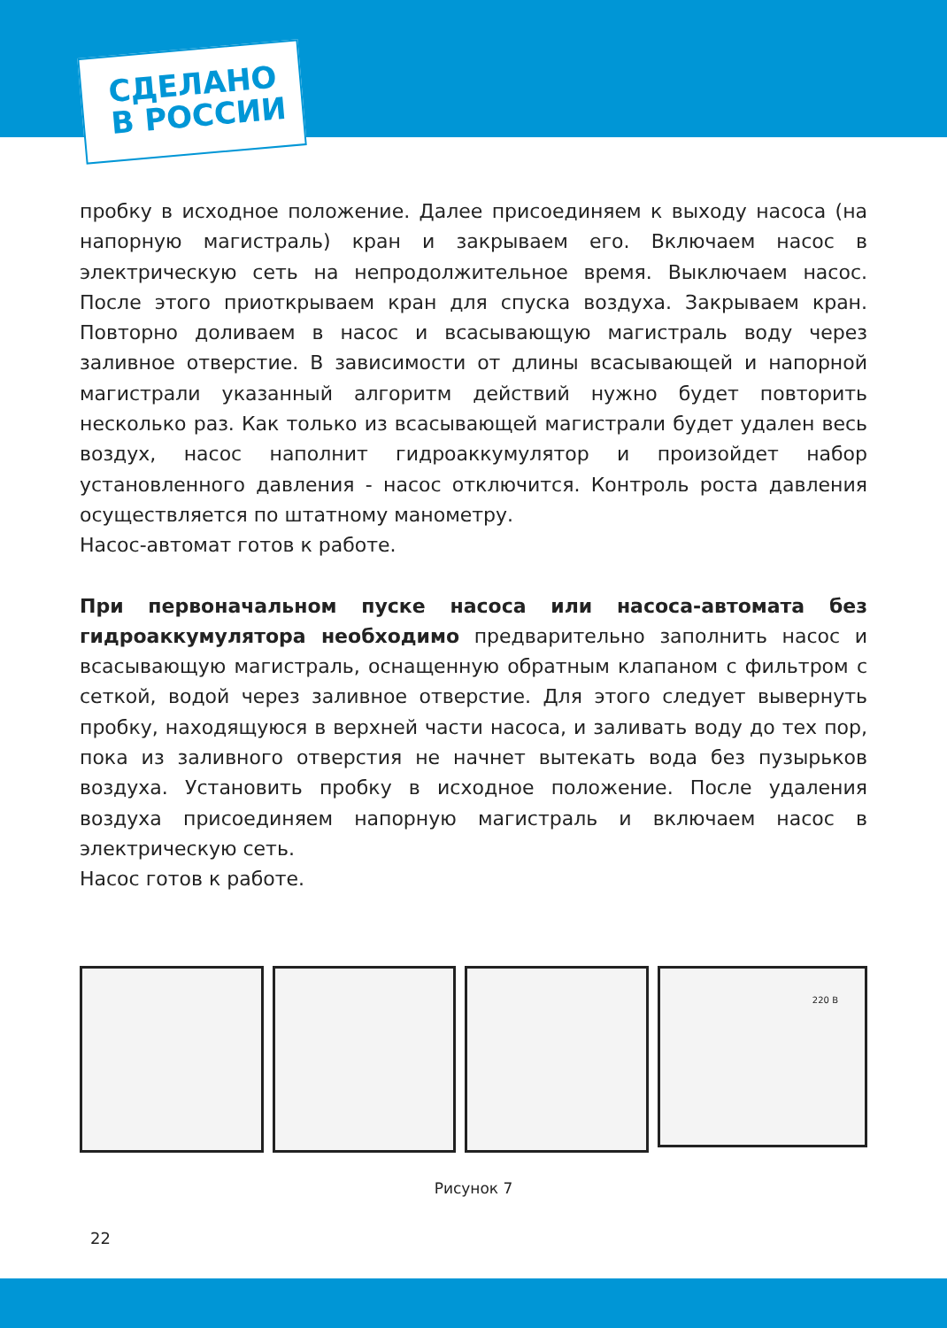СДЕЛАНО
В РОССИИ
пробку в исходное положение. Далее присоединяем к выходу насоса (на напорную магистраль) кран и закрываем его. Включаем насос в электрическую сеть на непродолжительное время. Выключаем насос. После этого приоткрываем кран для спуска воздуха. Закрываем кран. Повторно доливаем в насос и всасывающую магистраль воду через заливное отверстие. В зависимости от длины всасывающей и напорной магистрали указанный алгоритм действий нужно будет повторить несколько раз. Как только из всасывающей магистрали будет удален весь воздух, насос наполнит гидроаккумулятор и произойдет набор установленного давления - насос отключится. Контроль роста давления осуществляется по штатному манометру.
Насос-автомат готов к работе.
При первоначальном пуске насоса или насоса-автомата без гидроаккумулятора необходимо предварительно заполнить насос и всасывающую магистраль, оснащенную обратным клапаном с фильтром с сеткой, водой через заливное отверстие. Для этого следует вывернуть пробку, находящуюся в верхней части насоса, и заливать воду до тех пор, пока из заливного отверстия не начнет вытекать вода без пузырьков воздуха. Установить пробку в исходное положение. После удаления воздуха присоединяем напорную магистраль и включаем насос в электрическую сеть.
Насос готов к работе.
220 В
Рисунок 7
22